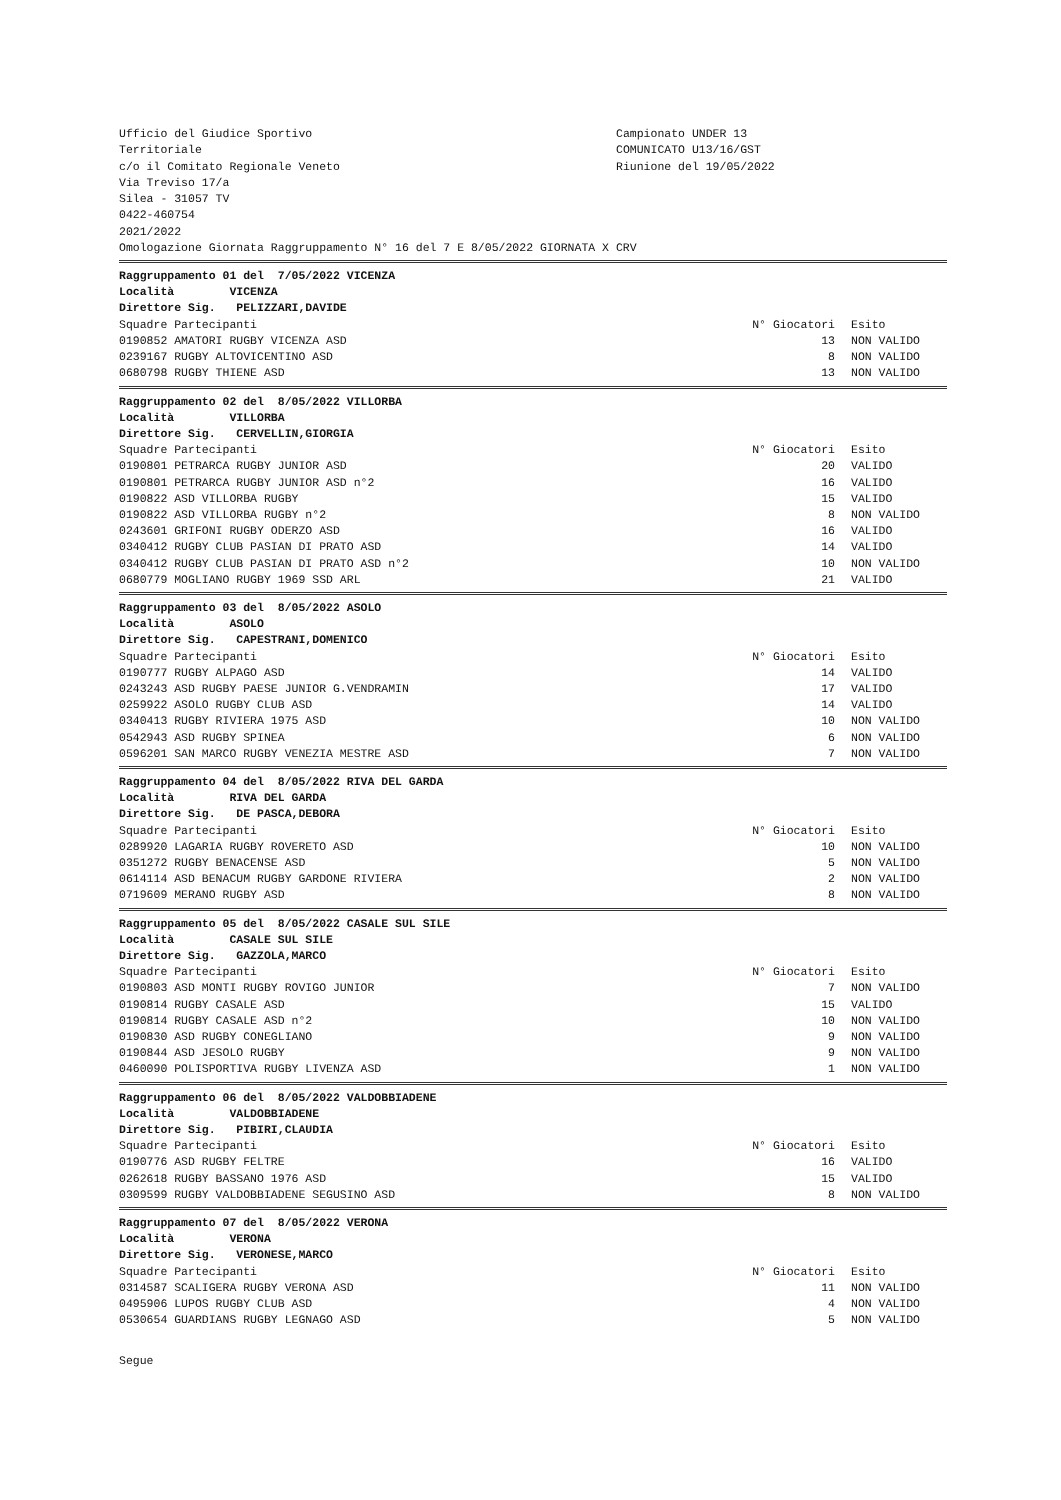Ufficio del Giudice Sportivo
Territoriale
c/o il Comitato Regionale Veneto
Via Treviso 17/a
Silea - 31057 TV
0422-460754
2021/2022
Campionato UNDER 13
COMUNICATO U13/16/GST
Riunione del 19/05/2022
Omologazione Giornata Raggruppamento N° 16 del 7 E 8/05/2022 GIORNATA X CRV
| Raggruppamento 01 del 7/05/2022 VICENZA | | |
| Località VICENZA | | |
| Direttore Sig. PELIZZARI,DAVIDE | | |
| Squadre Partecipanti | N° Giocatori | Esito |
| 0190852 AMATORI RUGBY VICENZA ASD | 13 | NON VALIDO |
| 0239167 RUGBY ALTOVICENTINO ASD | 8 | NON VALIDO |
| 0680798 RUGBY THIENE ASD | 13 | NON VALIDO |
| Raggruppamento 02 del 8/05/2022 VILLORBA | | |
| Località VILLORBA | | |
| Direttore Sig. CERVELLIN,GIORGIA | | |
| Squadre Partecipanti | N° Giocatori | Esito |
| 0190801 PETRARCA RUGBY JUNIOR ASD | 20 | VALIDO |
| 0190801 PETRARCA RUGBY JUNIOR ASD n°2 | 16 | VALIDO |
| 0190822 ASD VILLORBA RUGBY | 15 | VALIDO |
| 0190822 ASD VILLORBA RUGBY n°2 | 8 | NON VALIDO |
| 0243601 GRIFONI RUGBY ODERZO ASD | 16 | VALIDO |
| 0340412 RUGBY CLUB PASIAN DI PRATO ASD | 14 | VALIDO |
| 0340412 RUGBY CLUB PASIAN DI PRATO ASD n°2 | 10 | NON VALIDO |
| 0680779 MOGLIANO RUGBY 1969 SSD ARL | 21 | VALIDO |
| Raggruppamento 03 del 8/05/2022 ASOLO | | |
| Località ASOLO | | |
| Direttore Sig. CAPESTRANI,DOMENICO | | |
| Squadre Partecipanti | N° Giocatori | Esito |
| 0190777 RUGBY ALPAGO ASD | 14 | VALIDO |
| 0243243 ASD RUGBY PAESE JUNIOR G.VENDRAMIN | 17 | VALIDO |
| 0259922 ASOLO RUGBY CLUB ASD | 14 | VALIDO |
| 0340413 RUGBY RIVIERA 1975 ASD | 10 | NON VALIDO |
| 0542943 ASD RUGBY SPINEA | 6 | NON VALIDO |
| 0596201 SAN MARCO RUGBY VENEZIA MESTRE ASD | 7 | NON VALIDO |
| Raggruppamento 04 del 8/05/2022 RIVA DEL GARDA | | |
| Località RIVA DEL GARDA | | |
| Direttore Sig. DE PASCA,DEBORA | | |
| Squadre Partecipanti | N° Giocatori | Esito |
| 0289920 LAGARIA RUGBY ROVERETO ASD | 10 | NON VALIDO |
| 0351272 RUGBY BENACENSE ASD | 5 | NON VALIDO |
| 0614114 ASD BENACUM RUGBY GARDONE RIVIERA | 2 | NON VALIDO |
| 0719609 MERANO RUGBY ASD | 8 | NON VALIDO |
| Raggruppamento 05 del 8/05/2022 CASALE SUL SILE | | |
| Località CASALE SUL SILE | | |
| Direttore Sig. GAZZOLA,MARCO | | |
| Squadre Partecipanti | N° Giocatori | Esito |
| 0190803 ASD MONTI RUGBY ROVIGO JUNIOR | 7 | NON VALIDO |
| 0190814 RUGBY CASALE ASD | 15 | VALIDO |
| 0190814 RUGBY CASALE ASD n°2 | 10 | NON VALIDO |
| 0190830 ASD RUGBY CONEGLIANO | 9 | NON VALIDO |
| 0190844 ASD JESOLO RUGBY | 9 | NON VALIDO |
| 0460090 POLISPORTIVA RUGBY LIVENZA ASD | 1 | NON VALIDO |
| Raggruppamento 06 del 8/05/2022 VALDOBBIADENE | | |
| Località VALDOBBIADENE | | |
| Direttore Sig. PIBIRI,CLAUDIA | | |
| Squadre Partecipanti | N° Giocatori | Esito |
| 0190776 ASD RUGBY FELTRE | 16 | VALIDO |
| 0262618 RUGBY BASSANO 1976 ASD | 15 | VALIDO |
| 0309599 RUGBY VALDOBBIADENE SEGUSINO ASD | 8 | NON VALIDO |
| Raggruppamento 07 del 8/05/2022 VERONA | | |
| Località VERONA | | |
| Direttore Sig. VERONESE,MARCO | | |
| Squadre Partecipanti | N° Giocatori | Esito |
| 0314587 SCALIGERA RUGBY VERONA ASD | 11 | NON VALIDO |
| 0495906 LUPOS RUGBY CLUB ASD | 4 | NON VALIDO |
| 0530654 GUARDIANS RUGBY LEGNAGO ASD | 5 | NON VALIDO |
Segue